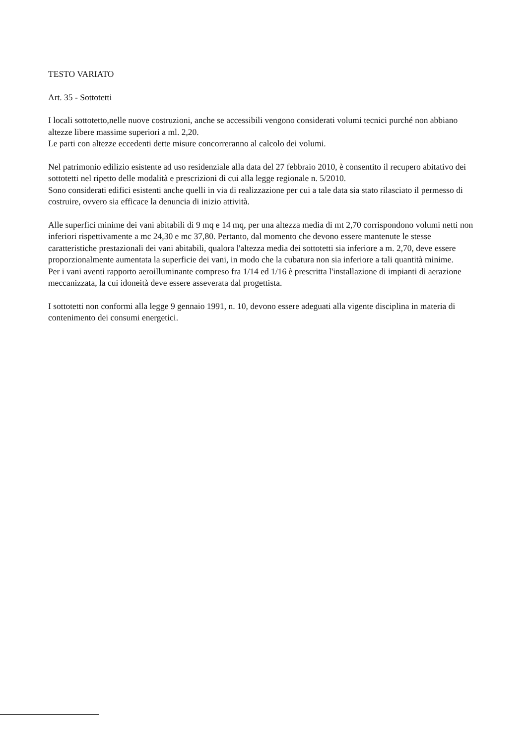TESTO VARIATO
Art. 35 - Sottotetti
I locali sottotetto,nelle nuove costruzioni, anche se accessibili vengono considerati volumi tecnici purché non abbiano altezze libere massime superiori a ml. 2,20.
Le parti con altezze eccedenti dette misure concorreranno al calcolo dei volumi.
Nel patrimonio edilizio esistente ad uso residenziale alla data del 27 febbraio 2010, è consentito il recupero abitativo dei sottotetti nel ripetto delle modalità e prescrizioni di cui alla legge regionale n. 5/2010.
Sono considerati edifici esistenti anche quelli in via di realizzazione per cui a tale data sia stato rilasciato il permesso di costruire, ovvero sia efficace la denuncia di inizio attività.
Alle superfici minime dei vani abitabili di 9 mq e 14 mq, per una altezza media di mt 2,70 corrispondono volumi netti non inferiori rispettivamente a mc 24,30 e mc 37,80. Pertanto, dal momento che devono essere mantenute le stesse caratteristiche prestazionali dei vani abitabili, qualora l'altezza media dei sottotetti sia inferiore a m. 2,70, deve essere proporzionalmente aumentata la superficie dei vani, in modo che la cubatura non sia inferiore a tali quantità minime.
Per i vani aventi rapporto aeroilluminante compreso fra 1/14 ed 1/16 è prescritta l'installazione di impianti di aerazione meccanizzata, la cui idoneità deve essere asseverata dal progettista.
I sottotetti non conformi alla legge 9 gennaio 1991, n. 10, devono essere adeguati alla vigente disciplina in materia di contenimento dei consumi energetici.